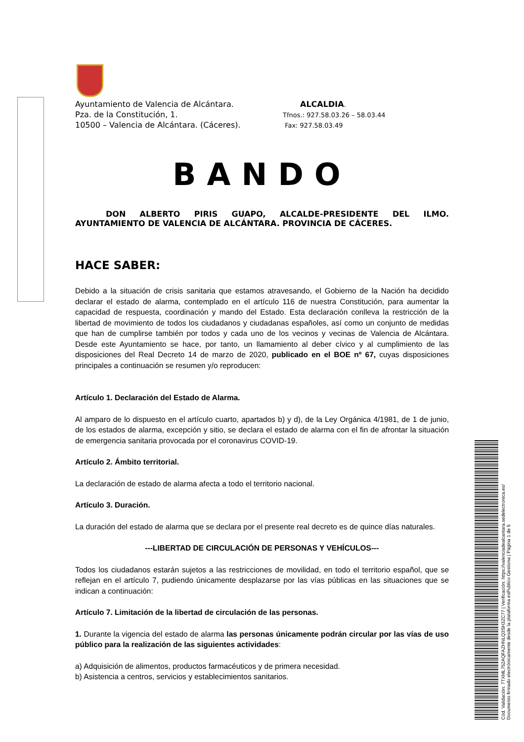Ayuntamiento de Valencia de Alcántara.
Pza. de la Constitución, 1.
10500 – Valencia de Alcántara. (Cáceres).
ALCALDIA.
Tfnos.: 927.58.03.26 – 58.03.44
Fax: 927.58.03.49
BANDO
DON ALBERTO PIRIS GUAPO, ALCALDE-PRESIDENTE DEL ILMO. AYUNTAMIENTO DE VALENCIA DE ALCÁNTARA. PROVINCIA DE CÁCERES.
HACE SABER:
Debido a la situación de crisis sanitaria que estamos atravesando, el Gobierno de la Nación ha decidido declarar el estado de alarma, contemplado en el artículo 116 de nuestra Constitución, para aumentar la capacidad de respuesta, coordinación y mando del Estado. Esta declaración conlleva la restricción de la libertad de movimiento de todos los ciudadanos y ciudadanas españoles, así como un conjunto de medidas que han de cumplirse también por todos y cada uno de los vecinos y vecinas de Valencia de Alcántara. Desde este Ayuntamiento se hace, por tanto, un llamamiento al deber cívico y al cumplimiento de las disposiciones del Real Decreto 14 de marzo de 2020, publicado en el BOE nº 67, cuyas disposiciones principales a continuación se resumen y/o reproducen:
Artículo 1. Declaración del Estado de Alarma.
Al amparo de lo dispuesto en el artículo cuarto, apartados b) y d), de la Ley Orgánica 4/1981, de 1 de junio, de los estados de alarma, excepción y sitio, se declara el estado de alarma con el fin de afrontar la situación de emergencia sanitaria provocada por el coronavirus COVID-19.
Artículo 2. Ámbito territorial.
La declaración de estado de alarma afecta a todo el territorio nacional.
Artículo 3. Duración.
La duración del estado de alarma que se declara por el presente real decreto es de quince días naturales.
---LIBERTAD DE CIRCULACIÓN DE PERSONAS Y VEHÍCULOS---
Todos los ciudadanos estarán sujetos a las restricciones de movilidad, en todo el territorio español, que se reflejan en el artículo 7, pudiendo únicamente desplazarse por las vías públicas en las situaciones que se indican a continuación:
Artículo 7. Limitación de la libertad de circulación de las personas.
1. Durante la vigencia del estado de alarma las personas únicamente podrán circular por las vías de uso público para la realización de las siguientes actividades:
a) Adquisición de alimentos, productos farmacéuticos y de primera necesidad.
b) Asistencia a centros, servicios y establecimientos sanitarios.
Cód. Validación: 7TXML752AQFAZHNLQ3SH3ZC77 | Verificación: https://valenciadealcantara.sedelectronica.es/
Documento firmado electrónicamente desde la plataforma esPublico Gestiona | Página 1 de 5